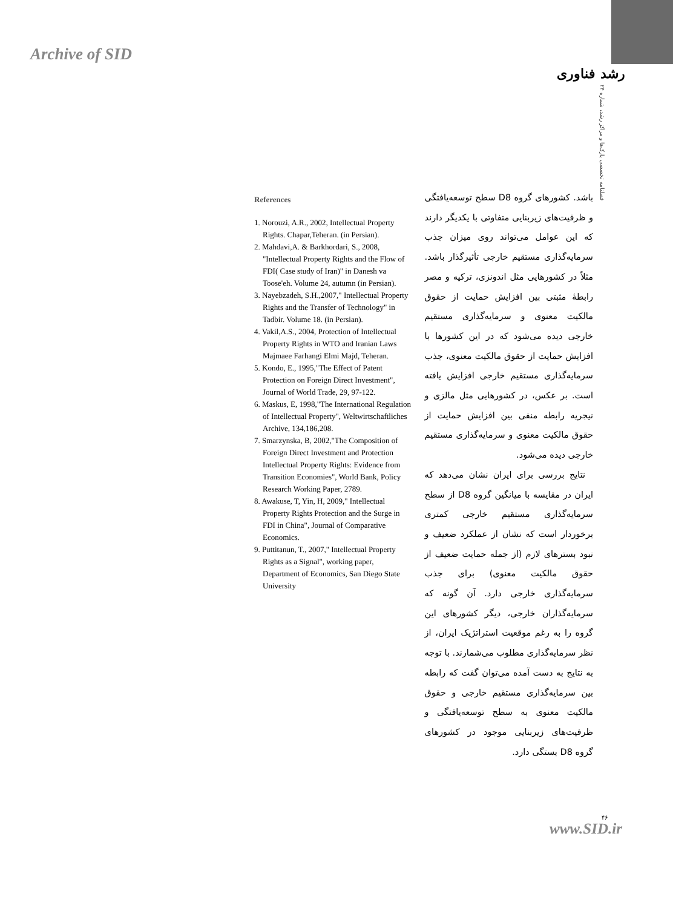Archive of SID
رشد فناوری
فصلنامه تخصصی پارک‌ها و مراکز رشد، شماره ۲۴
باشد. کشورهای گروه D8 سطح توسعه‌یافتگی و ظرفیت‌های زیربنایی متفاوتی با یکدیگر دارند که این عوامل می‌تواند روی میزان جذب سرمایه‌گذاری مستقیم خارجی تأثیرگذار باشد. مثلاً در کشورهایی مثل اندونزی، ترکیه و مصر رابطهٔ مثبتی بین افزایش حمایت از حقوق مالکیت معنوی و سرمایه‌گذاری مستقیم خارجی دیده می‌شود که در این کشورها با افزایش حمایت از حقوق مالکیت معنوی، جذب سرمایه‌گذاری مستقیم خارجی افزایش یافته است. بر عکس، در کشورهایی مثل مالزی و نیجریه رابطه منفی بین افزایش حمایت از حقوق مالکیت معنوی و سرمایه‌گذاری مستقیم خارجی دیده می‌شود.
نتایج بررسی برای ایران نشان می‌دهد که ایران در مقایسه با میانگین گروه D8 از سطح سرمایه‌گذاری مستقیم خارجی کمتری برخوردار است که نشان از عملکرد ضعیف و نبود بسترهای لازم (از جمله حمایت ضعیف از حقوق مالکیت معنوی) برای جذب سرمایه‌گذاری خارجی دارد. آن گونه که سرمایه‌گذاران خارجی، دیگر کشورهای این گروه را به رغم موقعیت استراتژیک ایران، از نظر سرمایه‌گذاری مطلوب می‌شمارند. با توجه به نتایج به دست آمده می‌توان گفت که رابطه بین سرمایه‌گذاری مستقیم خارجی و حقوق مالکیت معنوی به سطح توسعه‌یافتگی و ظرفیت‌های زیربنایی موجود در کشورهای گروه D8 بستگی دارد.
References
1. Norouzi, A.R., 2002, Intellectual Property Rights. Chapar,Teheran. (in Persian).
2. Mahdavi,A. & Barkhordari, S., 2008, "Intellectual Property Rights and the Flow of FDI( Case study of Iran)" in Danesh va Toose'eh. Volume 24, autumn (in Persian).
3. Nayebzadeh, S.H.,2007," Intellectual Property Rights and the Transfer of Technology" in Tadbir. Volume 18. (in Persian).
4. Vakil,A.S., 2004, Protection of Intellectual Property Rights in WTO and Iranian Laws Majmaee Farhangi Elmi Majd, Teheran.
5. Kondo, E., 1995,"The Effect of Patent Protection on Foreign Direct Investment", Journal of World Trade, 29, 97-122.
6. Maskus, E, 1998,"The International Regulation of Intellectual Property", Weltwirtschaftliches Archive, 134,186,208.
7. Smarzynska, B, 2002,"The Composition of Foreign Direct Investment and Protection Intellectual Property Rights: Evidence from Transition Economies", World Bank, Policy Research Working Paper, 2789.
8. Awakuse, T, Yin, H, 2009," Intellectual Property Rights Protection and the Surge in FDI in China", Journal of Comparative Economics.
9. Puttitanun, T., 2007," Intellectual Property Rights as a Signal", working paper, Department of Economics, San Diego State University
۴۶
www.SID.ir